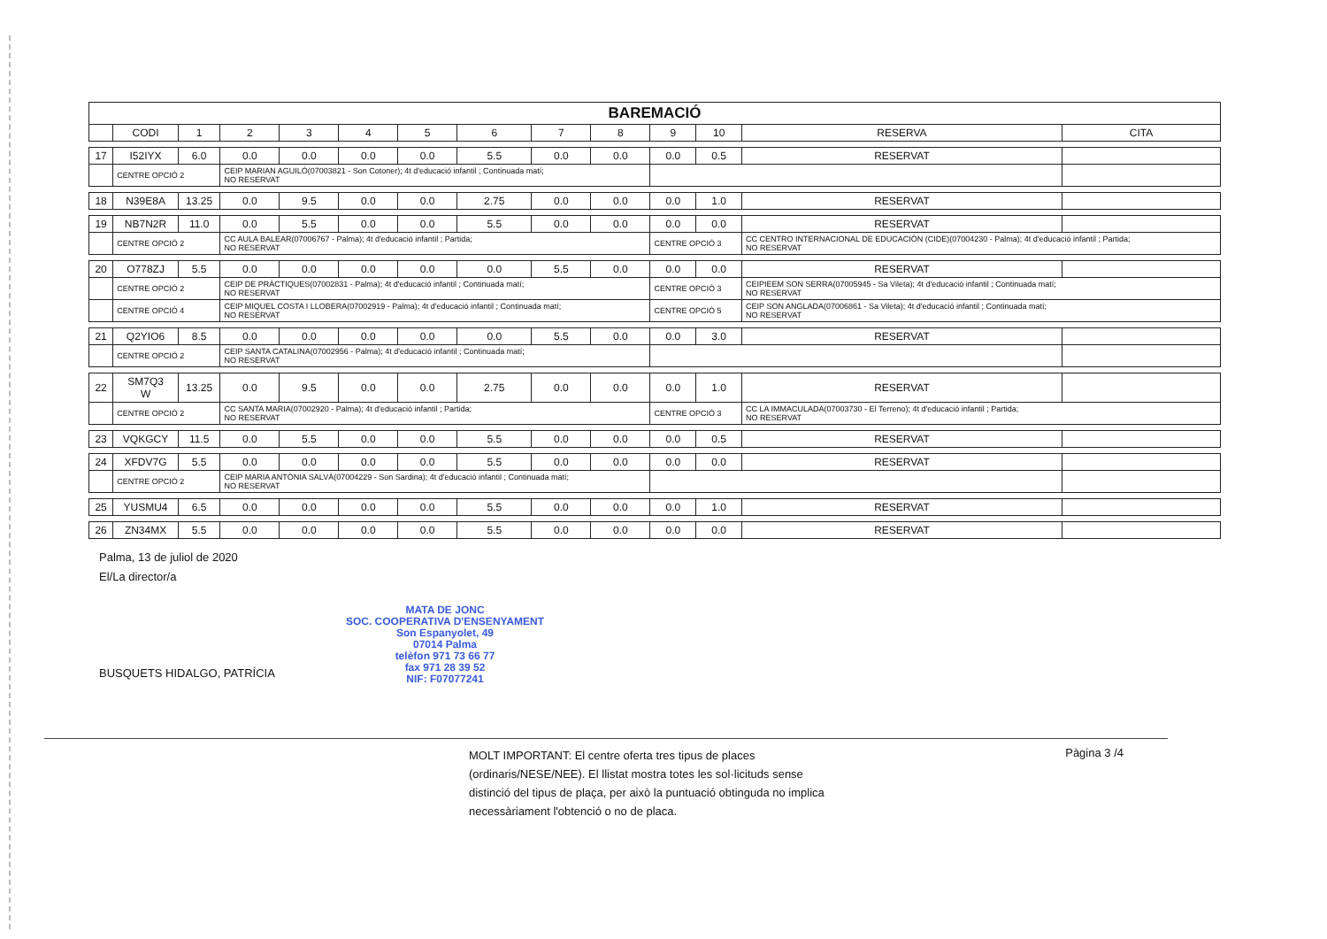| BAREMACIÓ | | | | | | | | | | | | | |
| --- | --- | --- | --- | --- | --- | --- | --- | --- | --- | --- | --- | --- | --- |
| | CODI | 1 | 2 | 3 | 4 | 5 | 6 | 7 | 8 | 9 | 10 | RESERVA | CITA |
| 17 | I52IYX | 6.0 | 0.0 | 0.0 | 0.0 | 0.0 | 5.5 | 0.0 | 0.0 | 0.0 | 0.5 | RESERVAT | |
| | CENTRE OPCIÓ 2 | | CEIP MARIAN AGUILÓ(07003821 - Son Cotoner); 4t d'educació infantil ; Continuada matí; NO RESERVAT | | | | | | | | | | |
| 18 | N39E8A | 13.25 | 0.0 | 9.5 | 0.0 | 0.0 | 2.75 | 0.0 | 0.0 | 0.0 | 1.0 | RESERVAT | |
| 19 | NB7N2R | 11.0 | 0.0 | 5.5 | 0.0 | 0.0 | 5.5 | 0.0 | 0.0 | 0.0 | 0.0 | RESERVAT | |
| | CENTRE OPCIÓ 2 | | CC AULA BALEAR(07006767 - Palma); 4t d'educació infantil ; Partida; NO RESERVAT | | | | | | | CENTRE OPCIÓ 3 | | CC CENTRO INTERNACIONAL DE EDUCACIÓN (CIDE)(07004230 - Palma); 4t d'educació infantil ; Partida; NO RESERVAT | |
| 20 | O778ZJ | 5.5 | 0.0 | 0.0 | 0.0 | 0.0 | 0.0 | 5.5 | 0.0 | 0.0 | 0.0 | RESERVAT | |
| | CENTRE OPCIÓ 2 | | CEIP DE PRÀCTIQUES(07002831 - Palma); 4t d'educació infantil ; Continuada matí; NO RESERVAT | | | | | | | CENTRE OPCIÓ 3 | | CEIPIEEM SON SERRA(07005945 - Sa Vileta); 4t d'educació infantil ; Continuada matí; NO RESERVAT | |
| | CENTRE OPCIÓ 4 | | CEIP MIQUEL COSTA I LLOBERA(07002919 - Palma); 4t d'educació infantil ; Continuada matí; NO RESERVAT | | | | | | | CENTRE OPCIÓ 5 | | CEIP SON ANGLADA(07006861 - Sa Vileta); 4t d'educació infantil ; Continuada matí; NO RESERVAT | |
| 21 | Q2YIO6 | 8.5 | 0.0 | 0.0 | 0.0 | 0.0 | 0.0 | 5.5 | 0.0 | 0.0 | 3.0 | RESERVAT | |
| | CENTRE OPCIÓ 2 | | CEIP SANTA CATALINA(07002956 - Palma); 4t d'educació infantil ; Continuada matí; NO RESERVAT | | | | | | | | | | |
| 22 | SM7Q3 W | 13.25 | 0.0 | 9.5 | 0.0 | 0.0 | 2.75 | 0.0 | 0.0 | 0.0 | 1.0 | RESERVAT | |
| | CENTRE OPCIÓ 2 | | CC SANTA MARIA(07002920 - Palma); 4t d'educació infantil ; Partida; NO RESERVAT | | | | | | | CENTRE OPCIÓ 3 | | CC LA IMMACULADA(07003730 - El Terreno); 4t d'educació infantil ; Partida; NO RESERVAT | |
| 23 | VQKGCY | 11.5 | 0.0 | 5.5 | 0.0 | 0.0 | 5.5 | 0.0 | 0.0 | 0.0 | 0.5 | RESERVAT | |
| 24 | XFDV7G | 5.5 | 0.0 | 0.0 | 0.0 | 0.0 | 5.5 | 0.0 | 0.0 | 0.0 | 0.0 | RESERVAT | |
| | CENTRE OPCIÓ 2 | | CEIP MARIA ANTÒNIA SALVÀ(07004229 - Son Sardina); 4t d'educació infantil ; Continuada matí; NO RESERVAT | | | | | | | | | | |
| 25 | YUSMU4 | 6.5 | 0.0 | 0.0 | 0.0 | 0.0 | 5.5 | 0.0 | 0.0 | 0.0 | 1.0 | RESERVAT | |
| 26 | ZN34MX | 5.5 | 0.0 | 0.0 | 0.0 | 0.0 | 5.5 | 0.0 | 0.0 | 0.0 | 0.0 | RESERVAT | |
Palma, 13 de juliol de 2020
El/La director/a
BUSQUETS HIDALGO, PATRÍCIA
MATA DE JONC
SOC. COOPERATIVA D'ENSENYAMENT
Son Espanyolet, 49
07014 Palma
telèfon 971 73 66 77
fax 971 28 39 52
NIF: F07077241
MOLT IMPORTANT: El centre oferta tres tipus de places (ordinaris/NESE/NEE). El llistat mostra totes les sol·licituds sense distinció del tipus de plaça, per això la puntuació obtinguda no implica necessàriament l'obtenció o no de placa.
Pàgina 3 /4